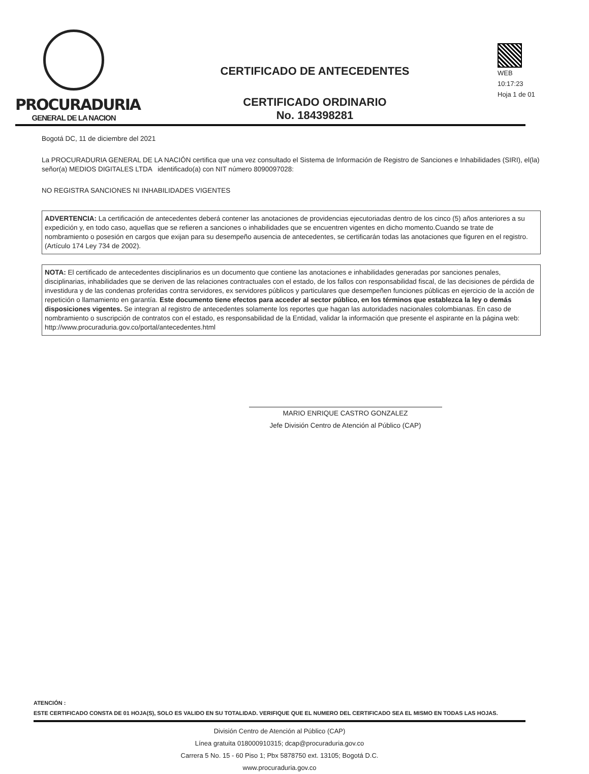PROCURADURIA
GENERAL DE LA NACION
CERTIFICADO DE ANTECEDENTES
CERTIFICADO ORDINARIO
No. 184398281
WEB
10:17:23
Hoja 1 de 01
Bogotá DC, 11 de diciembre del 2021
La PROCURADURIA GENERAL DE LA NACIÓN certifica que una vez consultado el Sistema de Información de Registro de Sanciones e Inhabilidades (SIRI), el(la) señor(a) MEDIOS DIGITALES LTDA identificado(a) con NIT número 8090097028:
NO REGISTRA SANCIONES NI INHABILIDADES VIGENTES
ADVERTENCIA: La certificación de antecedentes deberá contener las anotaciones de providencias ejecutoriadas dentro de los cinco (5) años anteriores a su expedición y, en todo caso, aquellas que se refieren a sanciones o inhabilidades que se encuentren vigentes en dicho momento.Cuando se trate de nombramiento o posesión en cargos que exijan para su desempeño ausencia de antecedentes, se certificarán todas las anotaciones que figuren en el registro. (Artículo 174 Ley 734 de 2002).
NOTA: El certificado de antecedentes disciplinarios es un documento que contiene las anotaciones e inhabilidades generadas por sanciones penales, disciplinarias, inhabilidades que se deriven de las relaciones contractuales con el estado, de los fallos con responsabilidad fiscal, de las decisiones de pérdida de investidura y de las condenas proferidas contra servidores, ex servidores públicos y particulares que desempeñen funciones públicas en ejercicio de la acción de repetición o llamamiento en garantía. Este documento tiene efectos para acceder al sector público, en los términos que establezca la ley o demás disposiciones vigentes. Se integran al registro de antecedentes solamente los reportes que hagan las autoridades nacionales colombianas. En caso de nombramiento o suscripción de contratos con el estado, es responsabilidad de la Entidad, validar la información que presente el aspirante en la página web: http://www.procuraduria.gov.co/portal/antecedentes.html
MARIO ENRIQUE CASTRO GONZALEZ
Jefe División Centro de Atención al Público (CAP)
ATENCIÓN :
ESTE CERTIFICADO CONSTA DE 01 HOJA(S), SOLO ES VALIDO EN SU TOTALIDAD. VERIFIQUE QUE EL NUMERO DEL CERTIFICADO SEA EL MISMO EN TODAS LAS HOJAS.
División Centro de Atención al Público (CAP)
Línea gratuita 018000910315; dcap@procuraduria.gov.co
Carrera 5 No. 15 - 60 Piso 1; Pbx 5878750 ext. 13105; Bogotá D.C.
www.procuraduria.gov.co